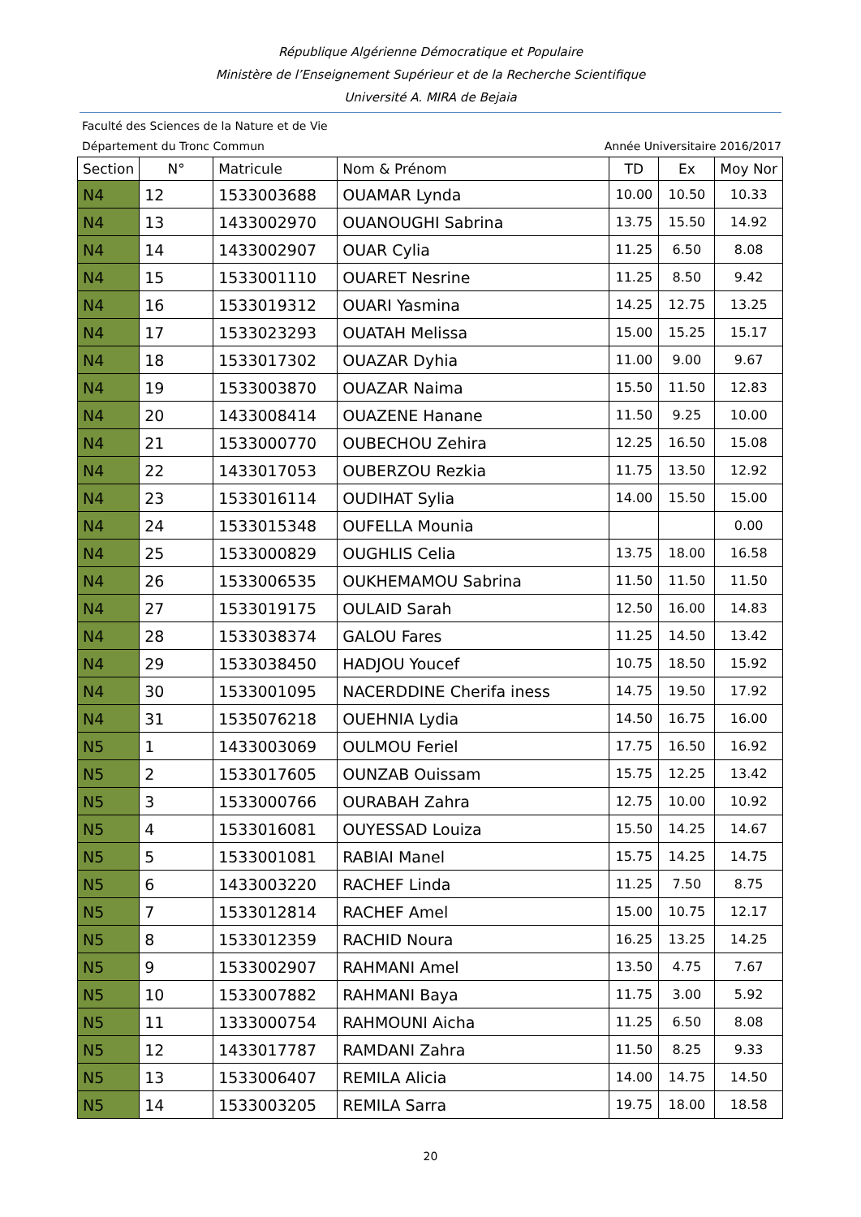République Algérienne Démocratique et Populaire
Ministère de l’Enseignement Supérieur et de la Recherche Scientifique
Université A. MIRA de Bejaia
Faculté des Sciences de la Nature et de Vie
Département du Tronc Commun Année Universitaire 2016/2017
| Section | N° | Matricule | Nom & Prénom | TD | Ex | Moy Nor |
| --- | --- | --- | --- | --- | --- | --- |
| N4 | 12 | 1533003688 | OUAMAR Lynda | 10.00 | 10.50 | 10.33 |
| N4 | 13 | 1433002970 | OUANOUGHI Sabrina | 13.75 | 15.50 | 14.92 |
| N4 | 14 | 1433002907 | OUAR Cylia | 11.25 | 6.50 | 8.08 |
| N4 | 15 | 1533001110 | OUARET Nesrine | 11.25 | 8.50 | 9.42 |
| N4 | 16 | 1533019312 | OUARI Yasmina | 14.25 | 12.75 | 13.25 |
| N4 | 17 | 1533023293 | OUATAH Melissa | 15.00 | 15.25 | 15.17 |
| N4 | 18 | 1533017302 | OUAZAR Dyhia | 11.00 | 9.00 | 9.67 |
| N4 | 19 | 1533003870 | OUAZAR Naima | 15.50 | 11.50 | 12.83 |
| N4 | 20 | 1433008414 | OUAZENE Hanane | 11.50 | 9.25 | 10.00 |
| N4 | 21 | 1533000770 | OUBECHOU Zehira | 12.25 | 16.50 | 15.08 |
| N4 | 22 | 1433017053 | OUBERZOU Rezkia | 11.75 | 13.50 | 12.92 |
| N4 | 23 | 1533016114 | OUDIHAT Sylia | 14.00 | 15.50 | 15.00 |
| N4 | 24 | 1533015348 | OUFELLA Mounia | | | 0.00 |
| N4 | 25 | 1533000829 | OUGHLIS Celia | 13.75 | 18.00 | 16.58 |
| N4 | 26 | 1533006535 | OUKHEMAMOU Sabrina | 11.50 | 11.50 | 11.50 |
| N4 | 27 | 1533019175 | OULAID Sarah | 12.50 | 16.00 | 14.83 |
| N4 | 28 | 1533038374 | GALOU Fares | 11.25 | 14.50 | 13.42 |
| N4 | 29 | 1533038450 | HADJOU Youcef | 10.75 | 18.50 | 15.92 |
| N4 | 30 | 1533001095 | NACERDDINE Cherifa iness | 14.75 | 19.50 | 17.92 |
| N4 | 31 | 1535076218 | OUEHNIA Lydia | 14.50 | 16.75 | 16.00 |
| N5 | 1 | 1433003069 | OULMOU Feriel | 17.75 | 16.50 | 16.92 |
| N5 | 2 | 1533017605 | OUNZAB Ouissam | 15.75 | 12.25 | 13.42 |
| N5 | 3 | 1533000766 | OURABAH Zahra | 12.75 | 10.00 | 10.92 |
| N5 | 4 | 1533016081 | OUYESSAD Louiza | 15.50 | 14.25 | 14.67 |
| N5 | 5 | 1533001081 | RABIAI Manel | 15.75 | 14.25 | 14.75 |
| N5 | 6 | 1433003220 | RACHEF Linda | 11.25 | 7.50 | 8.75 |
| N5 | 7 | 1533012814 | RACHEF Amel | 15.00 | 10.75 | 12.17 |
| N5 | 8 | 1533012359 | RACHID Noura | 16.25 | 13.25 | 14.25 |
| N5 | 9 | 1533002907 | RAHMANI Amel | 13.50 | 4.75 | 7.67 |
| N5 | 10 | 1533007882 | RAHMANI Baya | 11.75 | 3.00 | 5.92 |
| N5 | 11 | 1333000754 | RAHMOUNI Aicha | 11.25 | 6.50 | 8.08 |
| N5 | 12 | 1433017787 | RAMDANI Zahra | 11.50 | 8.25 | 9.33 |
| N5 | 13 | 1533006407 | REMILA Alicia | 14.00 | 14.75 | 14.50 |
| N5 | 14 | 1533003205 | REMILA Sarra | 19.75 | 18.00 | 18.58 |
20